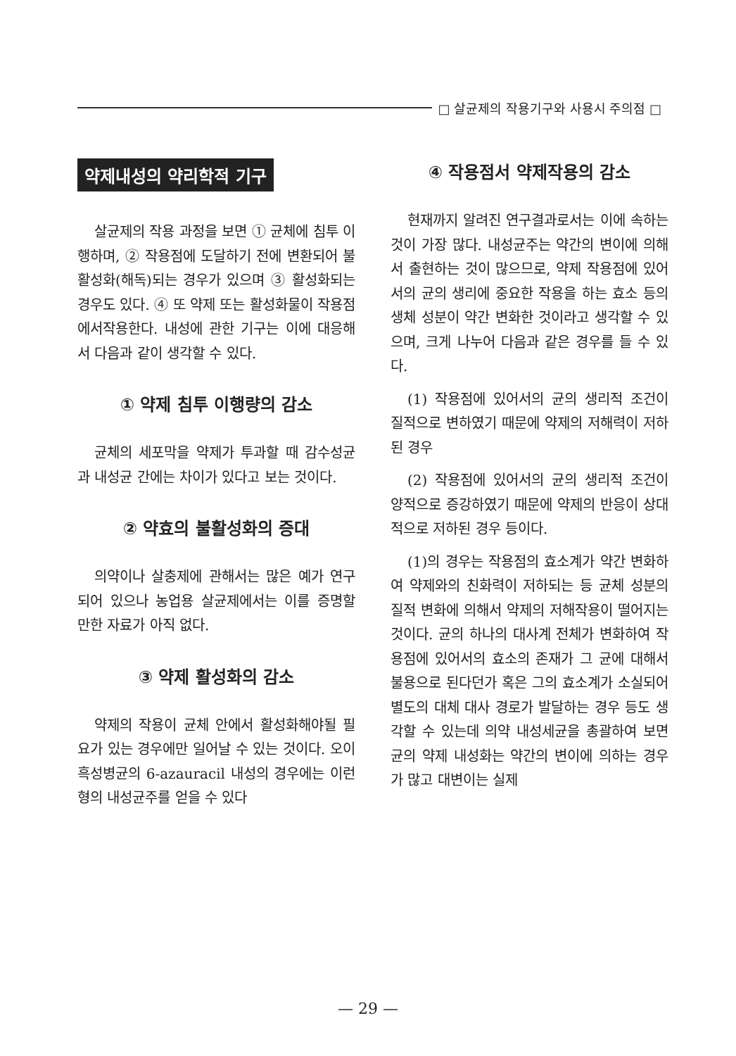□ 살균제의 작용기구와 사용시 주의점 □
약제내성의 약리학적 기구
살균제의 작용 과정을 보면 ① 균체에 침투 이행하며, ② 작용점에 도달하기 전에 변환되어 불활성화(해독)되는 경우가 있으며 ③ 활성화되는 경우도 있다. ④ 또 약제 또는 활성화물이 작용점에서작용한다. 내성에 관한 기구는 이에 대응해서 다음과 같이 생각할 수 있다.
① 약제 침투 이행량의 감소
균체의 세포막을 약제가 투과할 때 감수성균과 내성균 간에는 차이가 있다고 보는 것이다.
② 약효의 불활성화의 증대
의약이나 살충제에 관해서는 많은 예가 연구되어 있으나 농업용 살균제에서는 이를 증명할 만한 자료가 아직 없다.
③ 약제 활성화의 감소
약제의 작용이 균체 안에서 활성화해야될 필요가 있는 경우에만 일어날 수 있는 것이다. 오이 흑성병균의 6-azauracil 내성의 경우에는 이런 형의 내성균주를 얻을 수 있다
④ 작용점서 약제작용의 감소
현재까지 알려진 연구결과로서는 이에 속하는 것이 가장 많다. 내성균주는 약간의 변이에 의해서 출현하는 것이 많으므로, 약제 작용점에 있어서의 균의 생리에 중요한 작용을 하는 효소 등의 생체 성분이 약간 변화한 것이라고 생각할 수 있으며, 크게 나누어 다음과 같은 경우를 들 수 있다.
(1) 작용점에 있어서의 균의 생리적 조건이 질적으로 변하였기 때문에 약제의 저해력이 저하된 경우
(2) 작용점에 있어서의 균의 생리적 조건이 양적으로 증강하였기 때문에 약제의 반응이 상대적으로 저하된 경우 등이다.
(1)의 경우는 작용점의 효소계가 약간 변화하여 약제와의 친화력이 저하되는 등 균체 성분의 질적 변화에 의해서 약제의 저해작용이 떨어지는 것이다. 균의 하나의 대사계 전체가 변화하여 작용점에 있어서의 효소의 존재가 그 균에 대해서 불용으로 된다던가 혹은 그의 효소계가 소실되어 별도의 대체 대사 경로가 발달하는 경우 등도 생각할 수 있는데 의약 내성세균을 총괄하여 보면 균의 약제 내성화는 약간의 변이에 의하는 경우가 많고 대변이는 실제
— 29 —